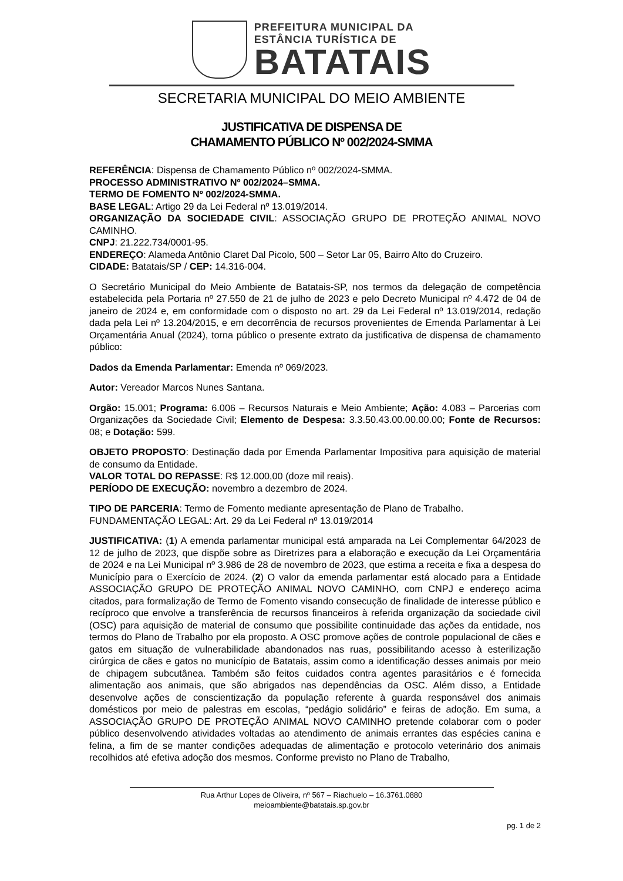PREFEITURA MUNICIPAL DA
ESTÂNCIA TURÍSTICA DE
BATATAIS
SECRETARIA MUNICIPAL DO MEIO AMBIENTE
JUSTIFICATIVA DE DISPENSA DE
CHAMAMENTO PÚBLICO Nº 002/2024-SMMA
REFERÊNCIA: Dispensa de Chamamento Público nº 002/2024-SMMA.
PROCESSO ADMINISTRATIVO Nº 002/2024–SMMA.
TERMO DE FOMENTO Nº 002/2024-SMMA.
BASE LEGAL: Artigo 29 da Lei Federal nº 13.019/2014.
ORGANIZAÇÃO DA SOCIEDADE CIVIL: ASSOCIAÇÃO GRUPO DE PROTEÇÃO ANIMAL NOVO CAMINHO.
CNPJ: 21.222.734/0001-95.
ENDEREÇO: Alameda Antônio Claret Dal Picolo, 500 – Setor Lar 05, Bairro Alto do Cruzeiro.
CIDADE: Batatais/SP / CEP: 14.316-004.
O Secretário Municipal do Meio Ambiente de Batatais-SP, nos termos da delegação de competência estabelecida pela Portaria nº 27.550 de 21 de julho de 2023 e pelo Decreto Municipal nº 4.472 de 04 de janeiro de 2024 e, em conformidade com o disposto no art. 29 da Lei Federal nº 13.019/2014, redação dada pela Lei nº 13.204/2015, e em decorrência de recursos provenientes de Emenda Parlamentar à Lei Orçamentária Anual (2024), torna público o presente extrato da justificativa de dispensa de chamamento público:
Dados da Emenda Parlamentar: Emenda nº 069/2023.
Autor: Vereador Marcos Nunes Santana.
Orgão: 15.001; Programa: 6.006 – Recursos Naturais e Meio Ambiente; Ação: 4.083 – Parcerias com Organizações da Sociedade Civil; Elemento de Despesa: 3.3.50.43.00.00.00.00; Fonte de Recursos: 08; e Dotação: 599.
OBJETO PROPOSTO: Destinação dada por Emenda Parlamentar Impositiva para aquisição de material de consumo da Entidade.
VALOR TOTAL DO REPASSE: R$ 12.000,00 (doze mil reais).
PERÍODO DE EXECUÇÃO: novembro a dezembro de 2024.
TIPO DE PARCERIA: Termo de Fomento mediante apresentação de Plano de Trabalho.
FUNDAMENTAÇÃO LEGAL: Art. 29 da Lei Federal nº 13.019/2014
JUSTIFICATIVA: (1) A emenda parlamentar municipal está amparada na Lei Complementar 64/2023 de 12 de julho de 2023, que dispõe sobre as Diretrizes para a elaboração e execução da Lei Orçamentária de 2024 e na Lei Municipal nº 3.986 de 28 de novembro de 2023, que estima a receita e fixa a despesa do Município para o Exercício de 2024. (2) O valor da emenda parlamentar está alocado para a Entidade ASSOCIAÇÃO GRUPO DE PROTEÇÃO ANIMAL NOVO CAMINHO, com CNPJ e endereço acima citados, para formalização de Termo de Fomento visando consecução de finalidade de interesse público e recíproco que envolve a transferência de recursos financeiros à referida organização da sociedade civil (OSC) para aquisição de material de consumo que possibilite continuidade das ações da entidade, nos termos do Plano de Trabalho por ela proposto. A OSC promove ações de controle populacional de cães e gatos em situação de vulnerabilidade abandonados nas ruas, possibilitando acesso à esterilização cirúrgica de cães e gatos no município de Batatais, assim como a identificação desses animais por meio de chipagem subcutânea. Também são feitos cuidados contra agentes parasitários e é fornecida alimentação aos animais, que são abrigados nas dependências da OSC. Além disso, a Entidade desenvolve ações de conscientização da população referente à guarda responsável dos animais domésticos por meio de palestras em escolas, “pedágio solidário” e feiras de adoção. Em suma, a ASSOCIAÇÃO GRUPO DE PROTEÇÃO ANIMAL NOVO CAMINHO pretende colaborar com o poder público desenvolvendo atividades voltadas ao atendimento de animais errantes das espécies canina e felina, a fim de se manter condições adequadas de alimentação e protocolo veterinário dos animais recolhidos até efetiva adoção dos mesmos. Conforme previsto no Plano de Trabalho,
Rua Arthur Lopes de Oliveira, nº 567 – Riachuelo – 16.3761.0880
meioambiente@batatais.sp.gov.br
pg. 1 de 2